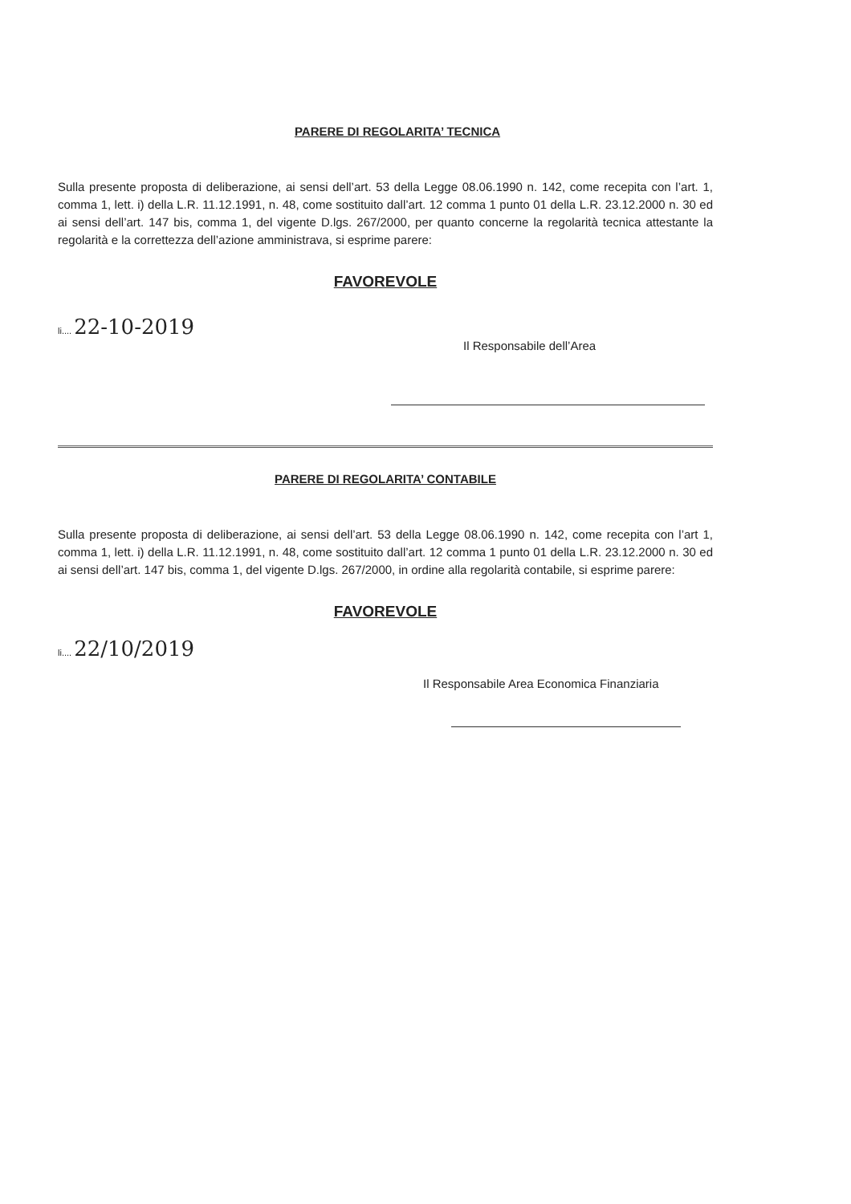PARERE DI REGOLARITA’ TECNICA
Sulla presente proposta di deliberazione, ai sensi dell’art. 53 della Legge 08.06.1990 n. 142, come recepita con l’art. 1, comma 1, lett. i) della L.R. 11.12.1991, n. 48, come sostituito dall’art. 12 comma 1 punto 01 della L.R. 23.12.2000 n. 30 ed ai sensi dell’art. 147 bis, comma 1, del vigente D.lgs. 267/2000, per quanto concerne la regolarità tecnica attestante la regolarità e la correttezza dell’azione amministrava, si esprime parere:
FAVOREVOLE
li.... 22-10-2019
Il Responsabile dell’Area
PARERE DI REGOLARITA’ CONTABILE
Sulla presente proposta di deliberazione, ai sensi dell’art. 53 della Legge 08.06.1990 n. 142, come recepita con l’art 1, comma 1, lett. i) della L.R. 11.12.1991, n. 48, come sostituito dall’art. 12 comma 1 punto 01 della L.R. 23.12.2000 n. 30 ed ai sensi dell’art. 147 bis, comma 1, del vigente D.lgs. 267/2000, in ordine alla regolarità contabile, si esprime parere:
FAVOREVOLE
li.... 22/10/2019
Il Responsabile Area Economica Finanziaria